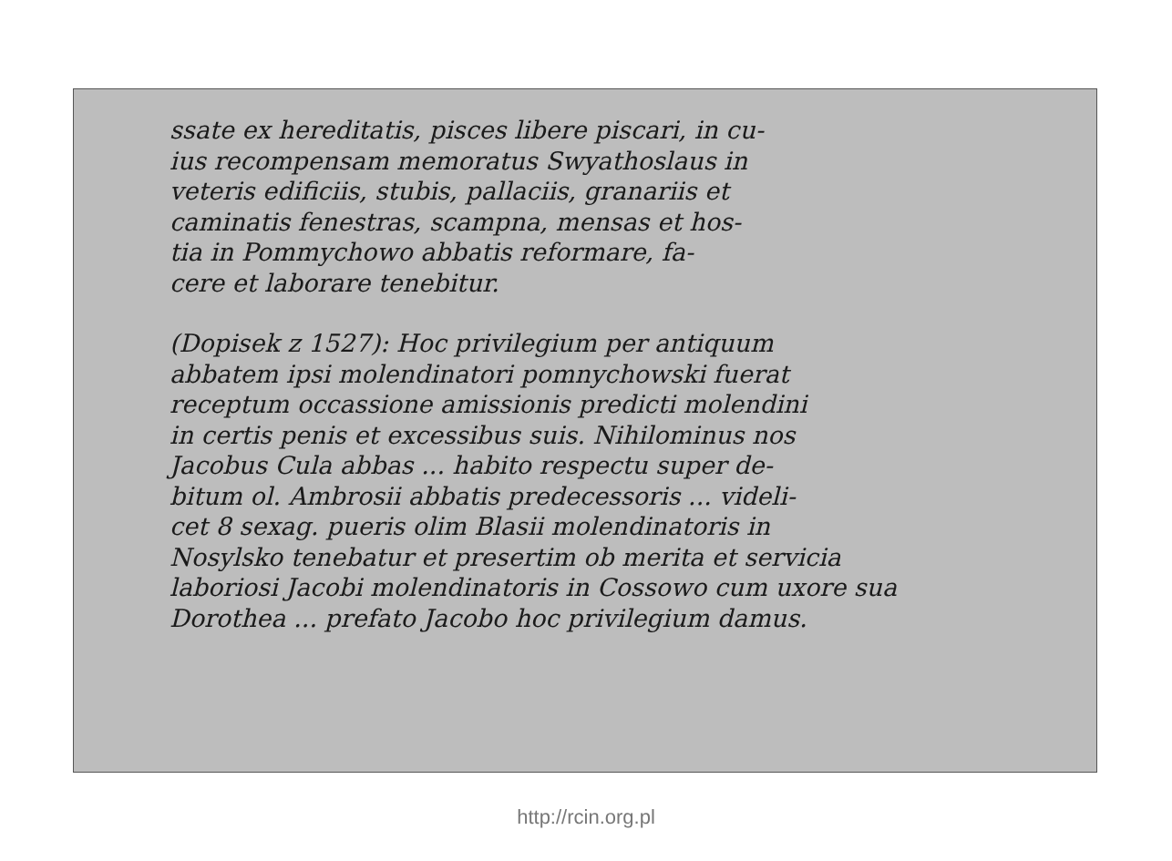ssate ex hereditatis, pisces libere piscari, in cu-
ius recompensam memoratus Swyathoslaus in
veteris edificiis, stubis, pallaciis, granariis et
caminatis fenestras, scampna, mensas et hos-
tia in Pommychowo abbatis reformare, fa-
cere et laborare tenebitur.
(Dopisek z 1527): Hoc privilegium per antiquum
abbatem ipsi molendinatori pomnychowski fuerat
receptum occassione amissionis predicti molendini
in certis penis et excessibus suis. Nihilominus nos
Jacobus Cula abbas ... habito respectu super de-
bitum ol. Ambrosii abbatis predecessoris ... videli-
cet 8 sexag. pueris olim Blasii molendinatoris in
Nosylsko tenebatur et presertim ob merita et servicia
laboriosi Jacobi molendinatoris in Cossowo cum uxore sua
Dorothea ... prefato Jacobo hoc privilegium damus.
http://rcin.org.pl